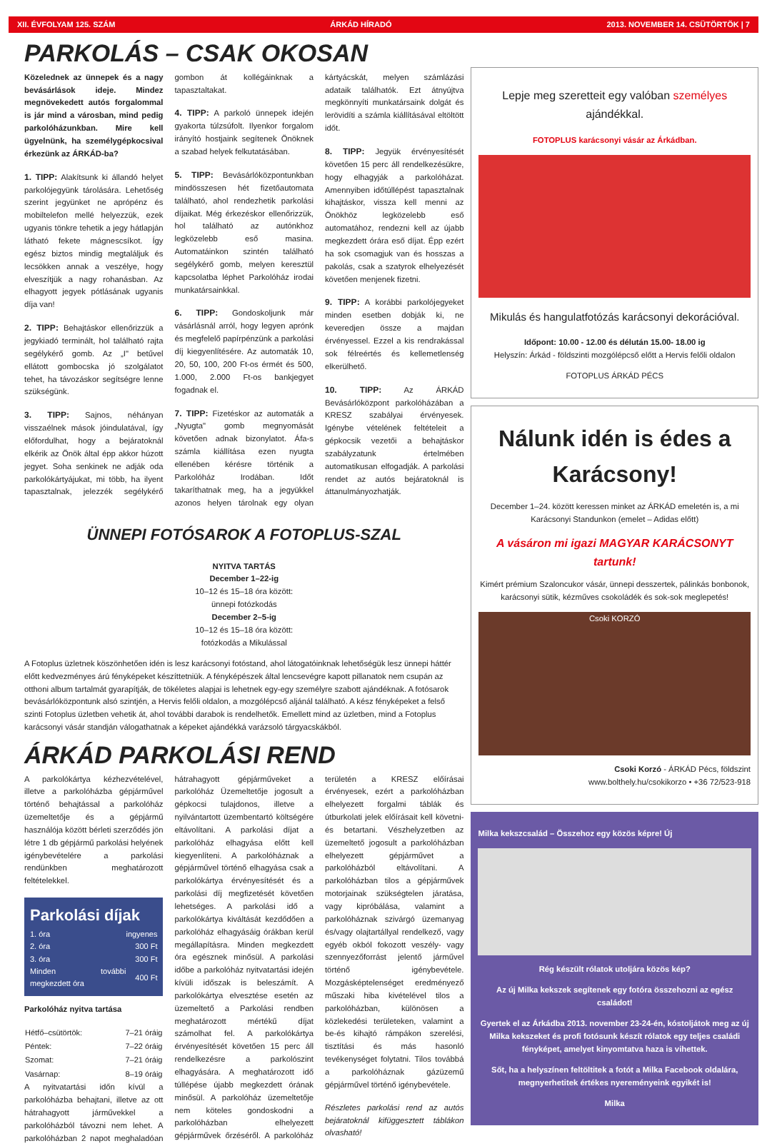XII. ÉVFOLYAM 125. SZÁM ÁRKÁD HÍRADÓ 2013. NOVEMBER 14. CSÜTÖRTÖK | 7
PARKOLÁS – CSAK OKOSAN
Közelednek az ünnepek és a nagy bevásárlások ideje. Mindez megnövekedett autós forgalommal is jár mind a városban, mind pedig parkolóházunkban. Mire kell ügyelnünk, ha személygépkocsival érkezünk az ÁRKÁD-ba?
1. TIPP: Alakítsunk ki állandó helyet parkolójegyünk tárolására. Lehetőség szerint jegyünket ne aprópénz és mobiltelefon mellé helyezzük, ezek ugyanis tönkre tehetik a jegy hátlapján látható fekete mágnescsíkot. Így egész biztos mindig megtaláljuk és lecsökken annak a veszélye, hogy elveszítjük a nagy rohanásban. Az elhagyott jegyek pótlásának ugyanis díja van!
2. TIPP: Behajtáskor ellenőrizzük a jegykiadó terminált, hol található rajta segélykérő gomb. Az „I" betűvel ellátott gombocska jó szolgálatot tehet, ha távozáskor segítségre lenne szükségünk.
3. TIPP: Sajnos, néhányan visszaélnek mások jóindulatával, így előfordulhat, hogy a bejáratoknál elkérik az Önök által épp akkor húzott jegyet. Soha senkinek ne adják oda parkolókártyájukat, mi több, ha ilyent tapasztalnak, jelezzék segélykérő gombon át kollégáinknak a tapasztaltakat.
4. TIPP: A parkoló ünnepek idején gyakorta túlzsúfolt. Ilyenkor forgalom irányító hostjaink segítenek Önöknek a szabad helyek felkutatásában.
5. TIPP: Bevásárlóközpontunkban mindösszesen hét fizetőautomata található, ahol rendezhetik parkolási díjaikat. Még érkezéskor ellenőrizzük, hol található az autónkhoz legközelebb eső masina. Automatáinkon szintén található segélykérő gomb, melyen keresztül kapcsolatba léphet Parkolóház irodai munkatársainkkal.
6. TIPP: Gondoskoljunk már vásárlásnál arról, hogy legyen aprónk és megfelelő papírpénzünk a parkolási díj kiegyenlítésére. Az automaták 10, 20, 50, 100, 200 Ft-os érmét és 500, 1.000, 2.000 Ft-os bankjegyet fogadnak el.
7. TIPP: Fizetéskor az automaták a „Nyugta" gomb megnyomását követően adnak bizonylatot. Áfa-s számla kiállítása ezen nyugta ellenében kérésre történik a Parkolóház Irodában. Időt takaríthatnak meg, ha a jegyükkel azonos helyen tárolnak egy olyan kártyácskát, melyen számlázási adataik találhatók. Ezt átnyújtva megkönnyíti munkatársaink dolgát és lerövidíti a számla kiállításával eltöltött időt.
8. TIPP: Jegyük érvényesítését követően 15 perc áll rendelkezésükre, hogy elhagyják a parkolóházat. Amennyiben időtúllépést tapasztalnak kihajtáskor, vissza kell menni az Önökhöz legközelebb eső automatához, rendezni kell az újabb megkezdett órára eső díjat. Épp ezért ha sok csomagjuk van és hosszas a pakolás, csak a szatyrok elhelyezését követően menjenek fizetni.
9. TIPP: A korábbi parkolójegyeket minden esetben dobják ki, ne keveredjen össze a majdan érvényessel. Ezzel a kis rendrakással sok félreértés és kellemetlenség elkerülhető.
10. TIPP: Az ÁRKÁD Bevásárlóközpont parkolóházában a KRESZ szabályai érvényesek. Igénybe vételének feltételeit a gépkocsik vezetői a behajtáskor szabályzatunk értelmében automatikusan elfogadják. A parkolási rendet az autós bejáratoknál is áttanulmányozhatják.
ÜNNEPI FOTÓSAROK A FOTOPLUS-SZAL
NYITVA TARTÁS
December 1–22-ig
10–12 és 15–18 óra között:
ünnepi fotózkodás
December 2–5-ig
10–12 és 15–18 óra között:
fotózkodás a Mikulással
A Fotoplus üzletnek köszönhetően idén is lesz karácsonyi fotóstand, ahol látogatóinknak lehetőségük lesz ünnepi háttér előtt kedvezményes árú fényképeket készíttetniük. A fényképészek által lencsevégre kapott pillanatok nem csupán az otthoni album tartalmát gyarapítják, de tökéletes alapjai is lehetnek egy-egy személyre szabott ajándéknak. A fotósarok bevásárlóközpontunk alsó szintjén, a Hervis felőli oldalon, a mozgólépcső aljánál található. A kész fényképeket a felső szinti Fotoplus üzletben vehetik át, ahol további darabok is rendelhetők. Emellett mind az üzletben, mind a Fotoplus karácsonyi vásár standján válogathatnak a képeket ajándékká varázsoló tárgyacskákból.
ÁRKÁD PARKOLÁSI REND
A parkolókártya kézhezvételével, illetve a parkolóházba gépjárművel történő behajtással a parkolóház üzemeltetője és a gépjármű használója között bérleti szerződés jön létre 1 db gépjármű parkolási helyének igénybevételére a parkolási rendünkben meghatározott feltételekkel.
Parkolási díjak
| 1. óra | ingyenes |
| 2. óra | 300 Ft |
| 3. óra | 300 Ft |
| Minden további megkezdett óra | 400 Ft |
Parkolóház nyitva tartása
| Hétfő–csütörtök: | 7–21 óráig |
| Péntek: | 7–22 óráig |
| Szomat: | 7–21 óráig |
| Vasárnap: | 8–19 óráig |
A nyitvatartási időn kívül a parkolóházba behajtani, illetve az ott hátrahagyott járművekkel a parkolóházból távozni nem lehet. A parkolóházban 2 napot meghaladóan hátrahagyott gépjárműveket a parkolóház Üzemeltetője jogosult a gépkocsi tulajdonos, illetve a nyilvántartott üzembentartó költségére eltávolítani. A parkolási díjat a parkolóház elhagyása előtt kell kiegyenlíteni. A parkolóháznak a gépjárművel történő elhagyása csak a parkolókártya érvényesítését és a parkolási díj megfizetését követően lehetséges. A parkolási idő a parkolókártya kiváltását kezdődően a parkolóház elhagyásáig órákban kerül megállapításra. Minden megkezdett óra egésznek minősül. A parkolási időbe a parkolóház nyitvatartási idején kívüli időszak is beleszámít. A parkolókártya elvesztése esetén az üzemeltető a Parkolási rendben meghatározott mértékű díjat számolhat fel. A parkolókártya érvényesítését követően 15 perc áll rendelkezésre a parkolószint elhagyására. A meghatározott idő túllépése újabb megkezdett órának minősül. A parkolóház üzemeltetője nem köteles gondoskodni a parkolóházban elhelyezett gépjárművek őrzéséről. A parkolóház területén a KRESZ előírásai érvényesek, ezért a parkolóházban elhelyezett forgalmi táblák és útburkolati jelek előírásait kell követni-és betartani. Vészhelyzetben az üzemeltető jogosult a parkolóházban elhelyezett gépjárművet a parkolóházból eltávolítani. A parkolóházban tilos a gépjárművek motorjainak szükségtelen járatása, vagy kipróbálása, valamint a parkolóháznak szivárgó üzemanyag és/vagy olajtartállyal rendelkező, vagy egyéb okból fokozott veszély- vagy szennyezőforrást jelentő járművel történő igénybevétele. Mozgásképtelenséget eredményező műszaki hiba kivételével tilos a parkolóházban, különösen a közlekedési területeken, valamint a be-és kihajtó rámpákon szerelési, tisztítási és más hasonló tevékenységet folytatni. Tilos továbbá a parkolóháznak gázüzemű gépjárművel történő igénybevétele.
Részletes parkolási rend az autós bejáratoknál kifüggesztett táblákon olvasható!
Lepje meg szeretteit egy valóban személyes ajándékkal.
FOTOPLUS karácsonyi vásár az Árkádban.
Mikulás és hangulatfotózás karácsonyi dekorációval.
Időpont: 10.00 - 12.00 és délután 15.00- 18.00 ig
Helyszín: Árkád - földszinti mozgólépcső előtt a Hervis felőli oldalon
FOTOPLUS ÁRKÁD PÉCS
Nálunk idén is édes a Karácsony!
December 1–24. között keressen minket az ÁRKÁD emeletén is, a mi Karácsonyi Standunkon (emelet – Adidas előtt)
A vásáron mi igazi MAGYAR KARÁCSONYT tartunk!
Kimért prémium Szaloncukor vásár, ünnepi desszertek, pálinkás bonbonok, karácsonyi sütik, kézműves csokoládék és sok-sok meglepetés!
Csoki KORZÓ
Csoki Korzó - ÁRKÁD Pécs, földszint
www.bolthely.hu/csokikorzo • +36 72/523-918
Milka kekszcsalád – Összehoz egy közös képre! Új
Rég készült rólatok utoljára közös kép?
Az új Milka kekszek segítenek egy fotóra összehozni az egész családot!
Gyertek el az Árkádba 2013. november 23-24-én, kóstoljátok meg az új Milka kekszeket és profi fotósunk készít rólatok egy teljes családi fényképet, amelyet kinyomtatva haza is vihettek.
Sőt, ha a helyszínen feltöltitek a fotót a Milka Facebook oldalára, megnyerhetitek értékes nyereményeink egyikét is!
Milka